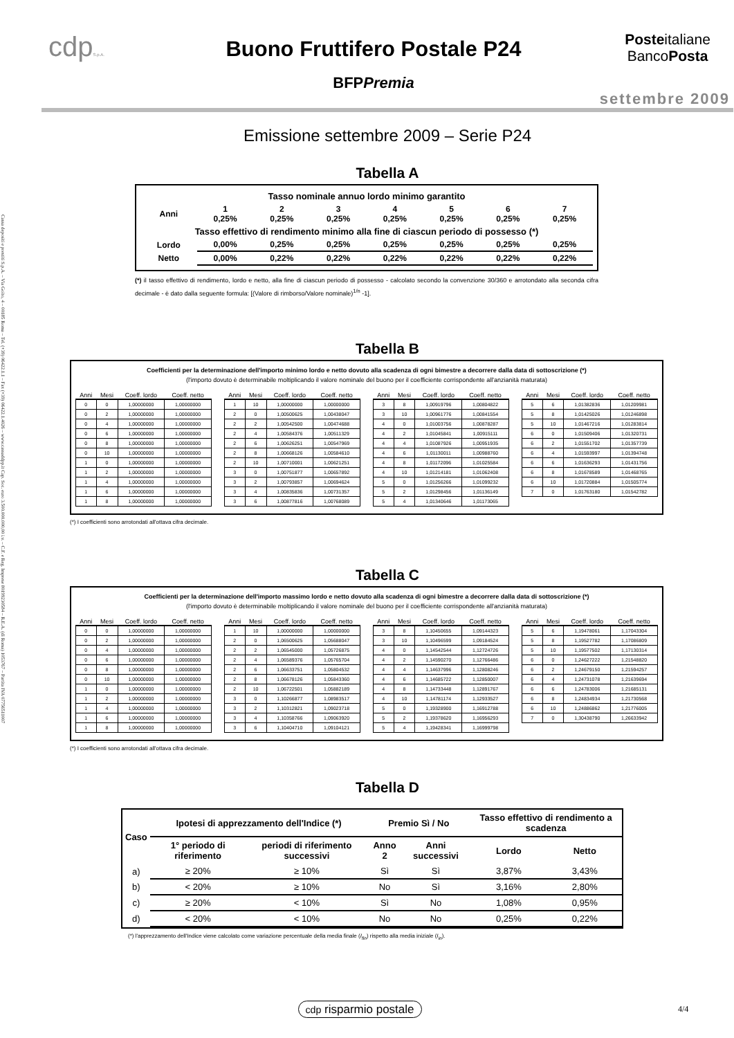Cassa depositi e prestiti S.p.A. – Via Goito, 4 – 00185 Roma – Tel. (+39) 06422.1.1 – Fax (+39) 06422.1.4026 – www.cassaddpp.it Cap. Soc. euro 3.500.000.000,00 i.v. – C.F. e Reg. Imprese 80199230584 – R.E.A. (di Roma) 1053767 – Partita IVA 07756511007
cdpS.p.A.
Buono Fruttifero Postale P24
BFPPremia
Posteitaliane
BancoPosta
settembre 2009
Emissione settembre 2009 – Serie P24
Tabella A
| Tasso nominale annuo lordo minimo garantito | | | | | | | |
| Anni | 1 0,25% | 2 0,25% | 3 0,25% | 4 0,25% | 5 0,25% | 6 0,25% | 7 0,25% |
| Tasso effettivo di rendimento minimo alla fine di ciascun periodo di possesso (*) | | | | | | | |
| Lordo | 0,00% | 0,25% | 0,25% | 0,25% | 0,25% | 0,25% | 0,25% |
| Netto | 0,00% | 0,22% | 0,22% | 0,22% | 0,22% | 0,22% | 0,22% |
(*) il tasso effettivo di rendimento, lordo e netto, alla fine di ciascun periodo di possesso - calcolato secondo la convenzione 30/360 e arrotondato alla seconda cifra decimale - è dato dalla seguente formula: [(Valore di rimborso/Valore nominale)<sup>1/n</sup> -1].
Tabella B
Coefficienti per la determinazione dell'importo minimo lordo e netto dovuto alla scadenza di ogni bimestre a decorrere dalla data di sottoscrizione (*)
(l'importo dovuto è determinabile moltiplicando il valore nominale del buono per il coefficiente corrispondente all'anzianità maturata)
| Anni | Mesi | Coeff. lordo | Coeff. netto | | Anni | Mesi | Coeff. lordo | Coeff. netto | | Anni | Mesi | Coeff. lordo | Coeff. netto | | Anni | Mesi | Coeff. lordo | Coeff. netto |
| --- | --- | --- | --- | --- | --- | --- | --- | --- | --- | --- | --- | --- | --- | --- | --- | --- | --- | --- |
| 0 | 0 | 1,00000000 | 1,00000000 | | 1 | 10 | 1,00000000 | 1,00000000 | | 3 | 8 | 1,00919796 | 1,00804822 | | 5 | 6 | 1,01382836 | 1,01209981 |
| 0 | 2 | 1,00000000 | 1,00000000 | | 2 | 0 | 1,00500625 | 1,00438047 | | 3 | 10 | 1,00961776 | 1,00841554 | | 5 | 8 | 1,01425026 | 1,01246898 |
| 0 | 4 | 1,00000000 | 1,00000000 | | 2 | 2 | 1,00542500 | 1,00474688 | | 4 | 0 | 1,01003756 | 1,00878287 | | 5 | 10 | 1,01467216 | 1,01283814 |
| 0 | 6 | 1,00000000 | 1,00000000 | | 2 | 4 | 1,00584376 | 1,00511329 | | 4 | 2 | 1,01045841 | 1,00915111 | | 6 | 0 | 1,01509406 | 1,01320731 |
| 0 | 8 | 1,00000000 | 1,00000000 | | 2 | 6 | 1,00626251 | 1,00547969 | | 4 | 4 | 1,01087926 | 1,00951935 | | 6 | 2 | 1,01551702 | 1,01357739 |
| 0 | 10 | 1,00000000 | 1,00000000 | | 2 | 8 | 1,00668126 | 1,00584610 | | 4 | 6 | 1,01130011 | 1,00988760 | | 6 | 4 | 1,01593997 | 1,01394748 |
| 1 | 0 | 1,00000000 | 1,00000000 | | 2 | 10 | 1,00710001 | 1,00621251 | | 4 | 8 | 1,01172096 | 1,01025584 | | 6 | 6 | 1,01636293 | 1,01431756 |
| 1 | 2 | 1,00000000 | 1,00000000 | | 3 | 0 | 1,00751877 | 1,00657892 | | 4 | 10 | 1,01214181 | 1,01062408 | | 6 | 8 | 1,01678589 | 1,01468765 |
| 1 | 4 | 1,00000000 | 1,00000000 | | 3 | 2 | 1,00793857 | 1,00694624 | | 5 | 0 | 1,01256266 | 1,01099232 | | 6 | 10 | 1,01720884 | 1,01505774 |
| 1 | 6 | 1,00000000 | 1,00000000 | | 3 | 4 | 1,00835836 | 1,00731357 | | 5 | 2 | 1,01298456 | 1,01136149 | | 7 | 0 | 1,01763180 | 1,01542782 |
| 1 | 8 | 1,00000000 | 1,00000000 | | 3 | 6 | 1,00877816 | 1,00768089 | | 5 | 4 | 1,01340646 | 1,01173065 | | | | | |
(*) I coefficienti sono arrotondati all'ottava cifra decimale.
Tabella C
Coefficienti per la determinazione dell'importo massimo lordo e netto dovuto alla scadenza di ogni bimestre a decorrere dalla data di sottoscrizione (*)
(l'importo dovuto è determinabile moltiplicando il valore nominale del buono per il coefficiente corrispondente all'anzianità maturata)
| Anni | Mesi | Coeff. lordo | Coeff. netto | | Anni | Mesi | Coeff. lordo | Coeff. netto | | Anni | Mesi | Coeff. lordo | Coeff. netto | | Anni | Mesi | Coeff. lordo | Coeff. netto |
| --- | --- | --- | --- | --- | --- | --- | --- | --- | --- | --- | --- | --- | --- | --- | --- | --- | --- | --- |
| 0 | 0 | 1,00000000 | 1,00000000 | | 1 | 10 | 1,00000000 | 1,00000000 | | 3 | 8 | 1,10450655 | 1,09144323 | | 5 | 6 | 1,19478061 | 1,17043304 |
| 0 | 2 | 1,00000000 | 1,00000000 | | 2 | 0 | 1,06500625 | 1,05688047 | | 3 | 10 | 1,10496599 | 1,09184524 | | 5 | 8 | 1,19527782 | 1,17086809 |
| 0 | 4 | 1,00000000 | 1,00000000 | | 2 | 2 | 1,06545000 | 1,05726875 | | 4 | 0 | 1,14542544 | 1,12724726 | | 5 | 10 | 1,19577502 | 1,17130314 |
| 0 | 6 | 1,00000000 | 1,00000000 | | 2 | 4 | 1,06589376 | 1,05765704 | | 4 | 2 | 1,14590270 | 1,12766486 | | 6 | 0 | 1,24627222 | 1,21548820 |
| 0 | 8 | 1,00000000 | 1,00000000 | | 2 | 6 | 1,06633751 | 1,05804532 | | 4 | 4 | 1,14637996 | 1,12808246 | | 6 | 2 | 1,24679150 | 1,21594257 |
| 0 | 10 | 1,00000000 | 1,00000000 | | 2 | 8 | 1,06678126 | 1,05843360 | | 4 | 6 | 1,14685722 | 1,12850007 | | 6 | 4 | 1,24731078 | 1,21639694 |
| 1 | 0 | 1,00000000 | 1,00000000 | | 2 | 10 | 1,06722501 | 1,05882189 | | 4 | 8 | 1,14733448 | 1,12891767 | | 6 | 6 | 1,24783006 | 1,21685131 |
| 1 | 2 | 1,00000000 | 1,00000000 | | 3 | 0 | 1,10266877 | 1,08983517 | | 4 | 10 | 1,14781174 | 1,12933527 | | 6 | 8 | 1,24834934 | 1,21730568 |
| 1 | 4 | 1,00000000 | 1,00000000 | | 3 | 2 | 1,10312821 | 1,09023718 | | 5 | 0 | 1,19328900 | 1,16912788 | | 6 | 10 | 1,24886862 | 1,21776005 |
| 1 | 6 | 1,00000000 | 1,00000000 | | 3 | 4 | 1,10358766 | 1,09063920 | | 5 | 2 | 1,19378620 | 1,16956293 | | 7 | 0 | 1,30438790 | 1,26633942 |
| 1 | 8 | 1,00000000 | 1,00000000 | | 3 | 6 | 1,10404710 | 1,09104121 | | 5 | 4 | 1,19428341 | 1,16999798 | | | | | |
(*) I coefficienti sono arrotondati all'ottava cifra decimale.
Tabella D
| Caso | Ipotesi di apprezzamento dell'Indice (*) | | Premio Sì / No | | Tasso effettivo di rendimento a scadenza | |
| --- | --- | --- | --- | --- | --- | --- |
| | 1° periodo di riferimento | periodi di riferimento successivi | Anno 2 | Anni successivi | Lordo | Netto |
| a) | ≥ 20% | ≥ 10% | Sì | Sì | 3,87% | 3,43% |
| b) | < 20% | ≥ 10% | No | Sì | 3,16% | 2,80% |
| c) | ≥ 20% | < 10% | Sì | No | 1,08% | 0,95% |
| d) | < 20% | < 10% | No | No | 0,25% | 0,22% |
(*) l'apprezzamento dell'Indice viene calcolato come variazione percentuale della media finale (I<sub>fin</sub>) rispetto alla media iniziale (I<sub>in</sub>).
cdp risparmio postale
4/4